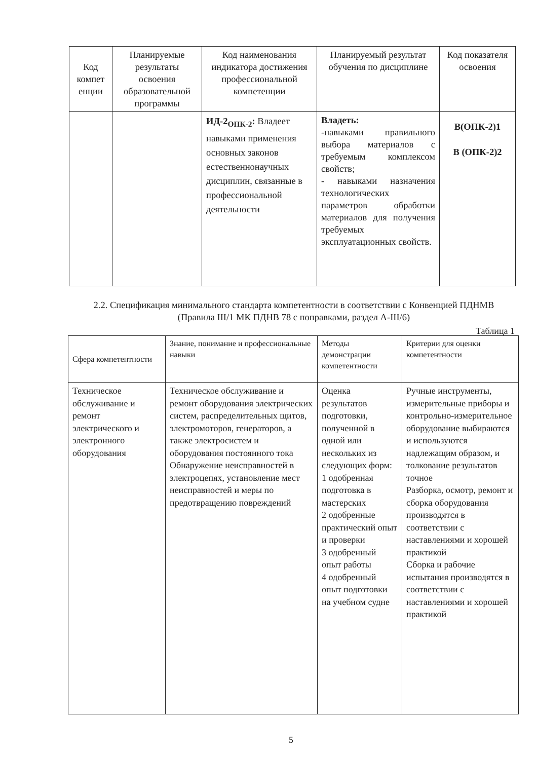| Код компет енции | Планируемые результаты освоения образовательной программы | Код наименования индикатора достижения профессиональной компетенции | Планируемый результат обучения по дисциплине | Код показателя освоения |
| --- | --- | --- | --- | --- |
| | | ИД-2<sub>ОПК-2</sub>: Владеет навыками применения основных законов естественнонаучных дисциплин, связанные в профессиональной деятельности | Владеть: -навыками правильного выбора материалов с требуемым комплексом свойств; - навыками назначения технологических параметров обработки материалов для получения требуемых эксплуатационных свойств. | В(ОПК-2)1 В (ОПК-2)2 |
2.2. Спецификация минимального стандарта компетентности в соответствии с Конвенцией ПДНМВ (Правила III/1 МК ПДНВ 78 с поправками, раздел А-III/6)
Таблица 1
| Сфера компетентности | Знание, понимание и профессиональные навыки | Методы демонстрации компетентности | Критерии для оценки компетентности |
| --- | --- | --- | --- |
| Техническое обслуживание и ремонт электрического и электронного оборудования | Техническое обслуживание и ремонт оборудования электрических систем, распределительных щитов, электромоторов, генераторов, а также электросистем и оборудования постоянного тока Обнаружение неисправностей в электроцепях, установление мест неисправностей и меры по предотвращению повреждений | Оценка результатов подготовки, полученной в одной или нескольких из следующих форм: 1 одобренная подготовка в мастерских 2 одобренные практический опыт и проверки 3 одобренный опыт работы 4 одобренный опыт подготовки на учебном судне | Ручные инструменты, измерительные приборы и контрольно-измерительное оборудование выбираются и используются надлежащим образом, и толкование результатов точное Разборка, осмотр, ремонт и сборка оборудования производятся в соответствии с наставлениями и хорошей практикой Сборка и рабочие испытания производятся в соответствии с наставлениями и хорошей практикой |
5